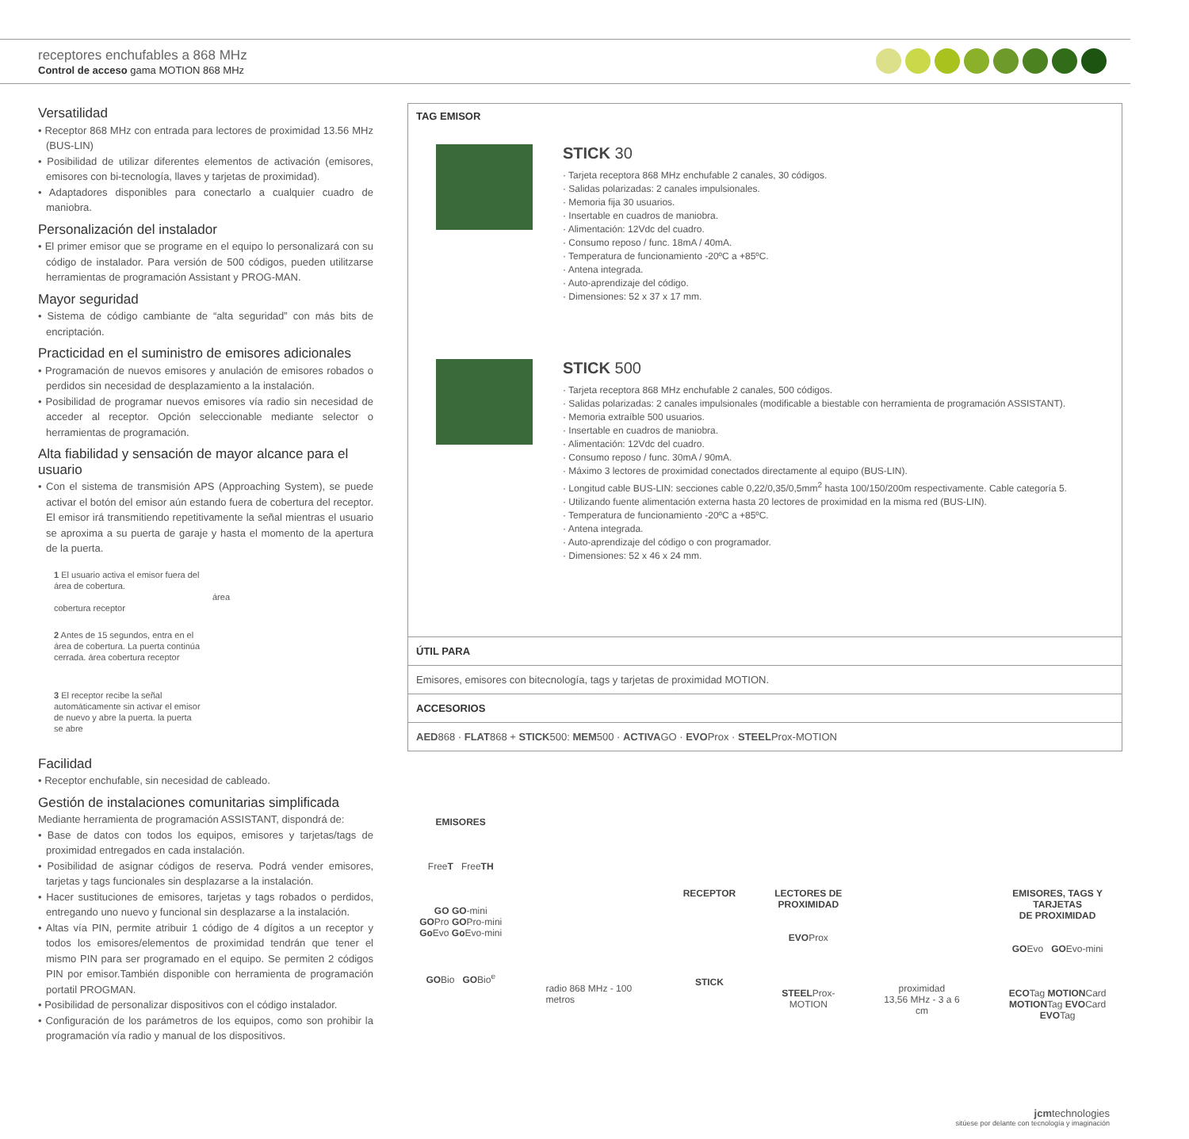receptores enchufables a 868 MHz
Control de acceso gama MOTION 868 MHz
Versatilidad
• Receptor 868 MHz con entrada para lectores de proximidad 13.56 MHz (BUS-LIN)
• Posibilidad de utilizar diferentes elementos de activación (emisores, emisores con bi-tecnología, llaves y tarjetas de proximidad).
• Adaptadores disponibles para conectarlo a cualquier cuadro de maniobra.
Personalización del instalador
• El primer emisor que se programe en el equipo lo personalizará con su código de instalador. Para versión de 500 códigos, pueden utilitzarse herramientas de programación Assistant y PROG-MAN.
Mayor seguridad
• Sistema de código cambiante de “alta seguridad” con más bits de encriptación.
Practicidad en el suministro de emisores adicionales
• Programación de nuevos emisores y anulación de emisores robados o perdidos sin necesidad de desplazamiento a la instalación.
• Posibilidad de programar nuevos emisores vía radio sin necesidad de acceder al receptor. Opción seleccionable mediante selector o herramientas de programación.
Alta fiabilidad y sensación de mayor alcance para el usuario
• Con el sistema de transmisión APS (Approaching System), se puede activar el botón del emisor aún estando fuera de cobertura del receptor. El emisor irá transmitiendo repetitivamente la señal mientras el usuario se aproxima a su puerta de garaje y hasta el momento de la apertura de la puerta.
1 El usuario activa el emisor fuera del área de cobertura. área cobertura receptor
2 Antes de 15 segundos, entra en el área de cobertura. La puerta continúa cerrada. área cobertura receptor
3 El receptor recibe la señal automáticamente sin activar el emisor de nuevo y abre la puerta. la puerta se abre
Facilidad
• Receptor enchufable, sin necesidad de cableado.
Gestión de instalaciones comunitarias simplificada
Mediante herramienta de programación ASSISTANT, dispondrá de:
• Base de datos con todos los equipos, emisores y tarjetas/tags de proximidad entregados en cada instalación.
• Posibilidad de asignar códigos de reserva. Podrá vender emisores, tarjetas y tags funcionales sin desplazarse a la instalación.
• Hacer sustituciones de emisores, tarjetas y tags robados o perdidos, entregando uno nuevo y funcional sin desplazarse a la instalación.
• Altas vía PIN, permite atribuir 1 código de 4 dígitos a un receptor y todos los emisores/elementos de proximidad tendrán que tener el mismo PIN para ser programado en el equipo. Se permiten 2 códigos PIN por emisor.También disponible con herramienta de programación portatil PROGMAN.
• Posibilidad de personalizar dispositivos con el código instalador.
• Configuración de los parámetros de los equipos, como son prohibir la programación vía radio y manual de los dispositivos.
TAG EMISOR
STICK 30
· Tarjeta receptora 868 MHz enchufable 2 canales, 30 códigos.
· Salidas polarizadas: 2 canales impulsionales.
· Memoria fija 30 usuarios.
· Insertable en cuadros de maniobra.
· Alimentación: 12Vdc del cuadro.
· Consumo reposo / func. 18mA / 40mA.
· Temperatura de funcionamiento -20ºC a +85ºC.
· Antena integrada.
· Auto-aprendizaje del código.
· Dimensiones: 52 x 37 x 17 mm.
STICK 500
· Tarjeta receptora 868 MHz enchufable 2 canales, 500 códigos.
· Salidas polarizadas: 2 canales impulsionales (modificable a biestable con herramienta de programación ASSISTANT).
· Memoria extraíble 500 usuarios.
· Insertable en cuadros de maniobra.
· Alimentación: 12Vdc del cuadro.
· Consumo reposo / func. 30mA / 90mA.
· Máximo 3 lectores de proximidad conectados directamente al equipo (BUS-LIN).
· Longitud cable BUS-LIN: secciones cable 0,22/0,35/0,5mm<sup>2</sup> hasta 100/150/200m respectivamente. Cable categoría 5.
· Utilizando fuente alimentación externa hasta 20 lectores de proximidad en la misma red (BUS-LIN).
· Temperatura de funcionamiento -20ºC a +85ºC.
· Antena integrada.
· Auto-aprendizaje del código o con programador.
· Dimensiones: 52 x 46 x 24 mm.
ÚTIL PARA
Emisores, emisores con bitecnología, tags y tarjetas de proximidad MOTION.
ACCESORIOS
AED868 · FLAT868 + STICK500: MEM500 · ACTIVAGO · EVOProx · STEELProx-MOTION
EMISORES
FreeT FreeTH
GO GO-mini
GOPro GOPro-mini
Go Evo Go Evo-mini
GOBio GOBio<sup>e</sup>
radio 868 MHz - 100 metros
RECEPTOR
STICK
LECTORES DE
PROXIMIDAD
EVOProx
STEELProx-MOTION
proximidad
13,56 MHz - 3 a 6 cm
EMISORES, TAGS Y TARJETAS
DE PROXIMIDAD
GOEvo GOEvo-mini
ECOTag MOTIONCard
MOTIONTag EVOCard
EVOTag
jcmtechnologies
sitúese por delante con tecnología y imaginación